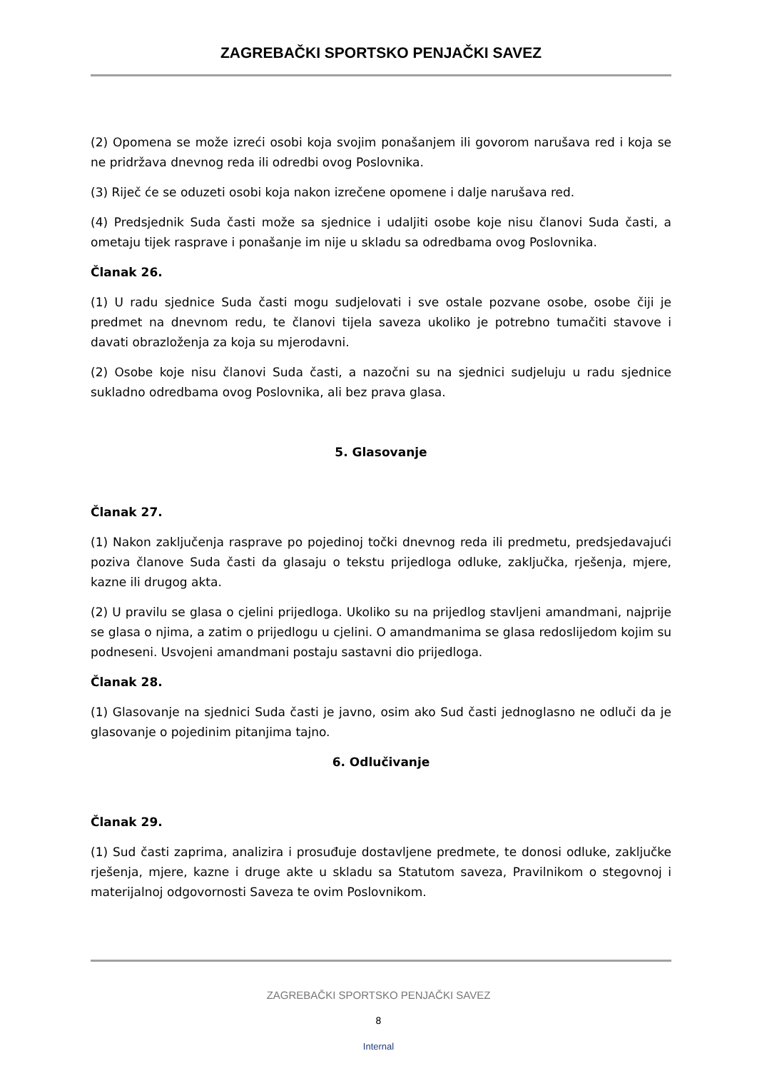ZAGREBAČKI SPORTSKO PENJAČKI SAVEZ
(2) Opomena se može izreći osobi koja svojim ponašanjem ili govorom narušava red i koja se ne pridržava dnevnog reda ili odredbi ovog Poslovnika.
(3) Riječ će se oduzeti osobi koja nakon izrečene opomene i dalje narušava red.
(4) Predsjednik Suda časti može sa sjednice i udaljiti osobe koje nisu članovi Suda časti, a ometaju tijek rasprave i ponašanje im nije u skladu sa odredbama ovog Poslovnika.
Članak 26.
(1) U radu sjednice Suda časti mogu sudjelovati i sve ostale pozvane osobe, osobe čiji je predmet na dnevnom redu, te članovi tijela saveza ukoliko je potrebno tumačiti stavove i davati obrazloženja za koja su mjerodavni.
(2) Osobe koje nisu članovi Suda časti, a nazočni su na sjednici sudjeluju u radu sjednice sukladno odredbama ovog Poslovnika, ali bez prava glasa.
5. Glasovanje
Članak 27.
(1) Nakon zaključenja rasprave po pojedinoj točki dnevnog reda ili predmetu, predsjedavajući poziva članove Suda časti da glasaju o tekstu prijedloga odluke, zaključka, rješenja, mjere, kazne ili drugog akta.
(2) U pravilu se glasa o cjelini prijedloga. Ukoliko su na prijedlog stavljeni amandmani, najprije se glasa o njima, a zatim o prijedlogu u cjelini. O amandmanima se glasa redoslijedom kojim su podneseni. Usvojeni amandmani postaju sastavni dio prijedloga.
Članak 28.
(1) Glasovanje na sjednici Suda časti je javno, osim ako Sud časti jednoglasno ne odluči da je glasovanje o pojedinim pitanjima tajno.
6. Odlučivanje
Članak 29.
(1) Sud časti zaprima, analizira i prosuđuje dostavljene predmete, te donosi odluke, zaključke rješenja, mjere, kazne i druge akte u skladu sa Statutom saveza, Pravilnikom o stegovnoj i materijalnoj odgovornosti Saveza te ovim Poslovnikom.
ZAGREBAČKI SPORTSKO PENJAČKI SAVEZ
8
Internal